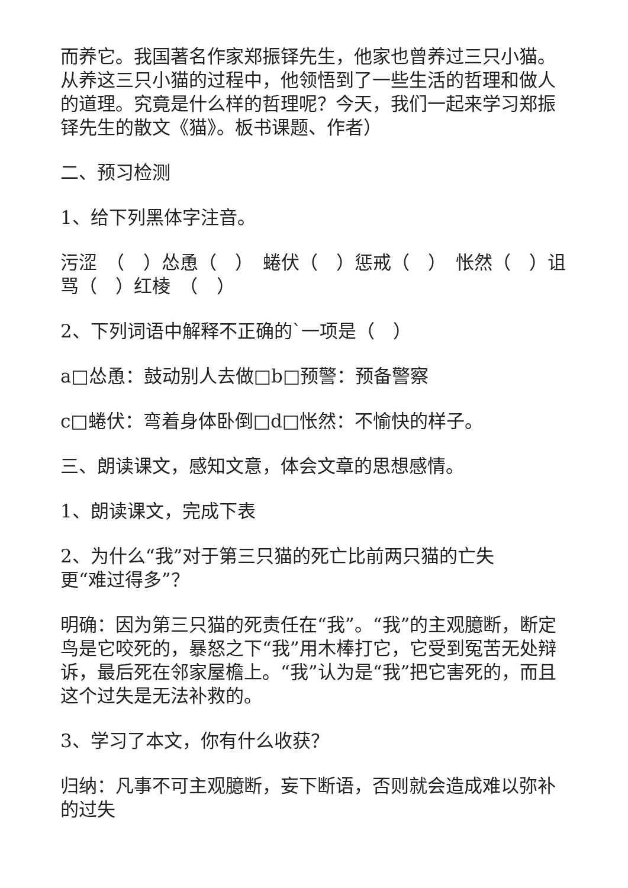而养它。我国著名作家郑振铎先生，他家也曾养过三只小猫。从养这三只小猫的过程中，他领悟到了一些生活的哲理和做人的道理。究竟是什么样的哲理呢？今天，我们一起来学习郑振铎先生的散文《猫》。板书课题、作者）
二、预习检测
1、给下列黑体字注音。
污涩　（　）怂恿（　）　蜷伏（　）惩戒（　）　怅然（　）诅骂（　）红棱　（　）
2、下列词语中解释不正确的`一项是（　）
a□怂恿：鼓动别人去做□b□预警：预备警察
c□蜷伏：弯着身体卧倒□d□怅然：不愉快的样子。
三、朗读课文，感知文意，体会文章的思想感情。
1、朗读课文，完成下表
2、为什么“我”对于第三只猫的死亡比前两只猫的亡失
更“难过得多”？
明确：因为第三只猫的死责任在“我”。“我”的主观臆断，断定鸟是它咬死的，暴怒之下“我”用木棒打它，它受到冤苦无处辩诉，最后死在邻家屋檐上。“我”认为是“我”把它害死的，而且这个过失是无法补救的。
3、学习了本文，你有什么收获？
归纳：凡事不可主观臆断，妄下断语，否则就会造成难以弥补的过失